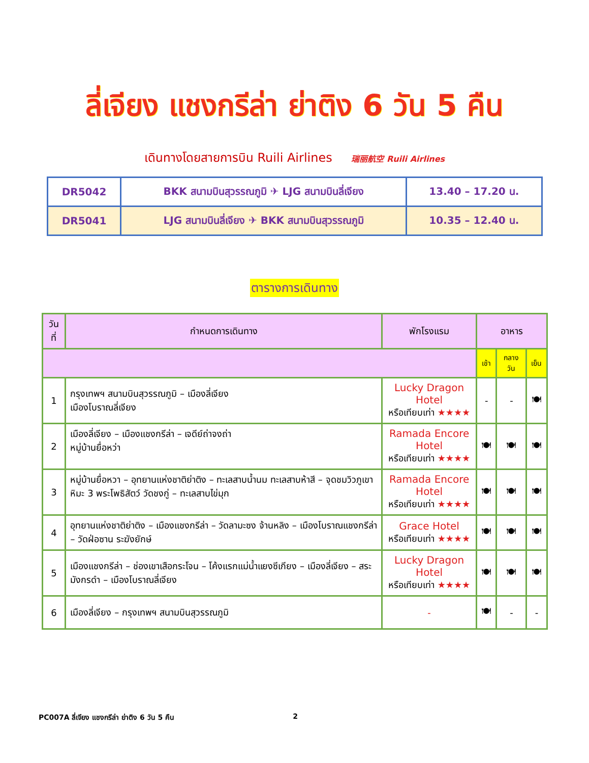ลี่เจียง แชงกรีล่า ย่าติง 6 วัน 5 คืน
เดินทางโดยสายการบิน Ruili Airlines 瑞丽航空 Ruili Airlines
| DR5042 | BKK สนามบินสุวรรณภูมิ ✈ LJG สนามบินลี่เจียง | 13.40 – 17.20 น. |
| DR5041 | LJG สนามบินลี่เจียง ✈ BKK สนามบินสุวรรณภูมิ | 10.35 – 12.40 น. |
ตารางการเดินทาง
| วันที่ | กำหนดการเดินทาง | พักโรงแรม | อาหาร | | |
| --- | --- | --- | --- | --- | --- |
| | | | เช้า | กลางวัน | เย็น |
| 1 | กรุงเทพฯ สนามบินสุวรรณภูมิ – เมืองลี่เจียง เมืองโบราณลี่เจียง | Lucky Dragon Hotel หรือเทียบเท่า ★★★★ | - | - | 🍽 |
| 2 | เมืองลี่เจียง – เมืองแชงกรีล่า – เจดีย์ถ่าจงถ่า หมู่บ้านยื่อหว่า | Ramada Encore Hotel หรือเทียบเท่า ★★★★ | 🍽 | 🍽 | 🍽 |
| 3 | หมู่บ้านยื่อหวา – อุทยานแห่งชาติย่าติง – ทะเลสาบน้ำนม ทะเลสาบห้าสี – จุดชมวิวภูเขาหิมะ 3 พระโพธิสัตว์ วัดชงกู่ – ทะเลสาบไข่มุก | Ramada Encore Hotel หรือเทียบเท่า ★★★★ | 🍽 | 🍽 | 🍽 |
| 4 | อุทยานแห่งชาติย่าติง – เมืองแชงกรีล่า – วัดลามะซง จ้านหลิง – เมืองโบราณแชงกรีล่า – วัดฝ่อซาน ระฆังยักษ์ | Grace Hotel หรือเทียบเท่า ★★★★ | 🍽 | 🍽 | 🍽 |
| 5 | เมืองแชงกรีล่า – ช่องเขาเสือกระโจน – โค้งแรกแม่น้ำแยงซีเกียง – เมืองลี่เจียง – สระมังกรดำ – เมืองโบราณลี่เจียง | Lucky Dragon Hotel หรือเทียบเท่า ★★★★ | 🍽 | 🍽 | 🍽 |
| 6 | เมืองลี่เจียง – กรุงเทพฯ สนามบินสุวรรณภูมิ | - | 🍽 | - | - |
PC007A ลี่เจียง แชงกรีล่า ย่าติง 6 วัน 5 คืน 2